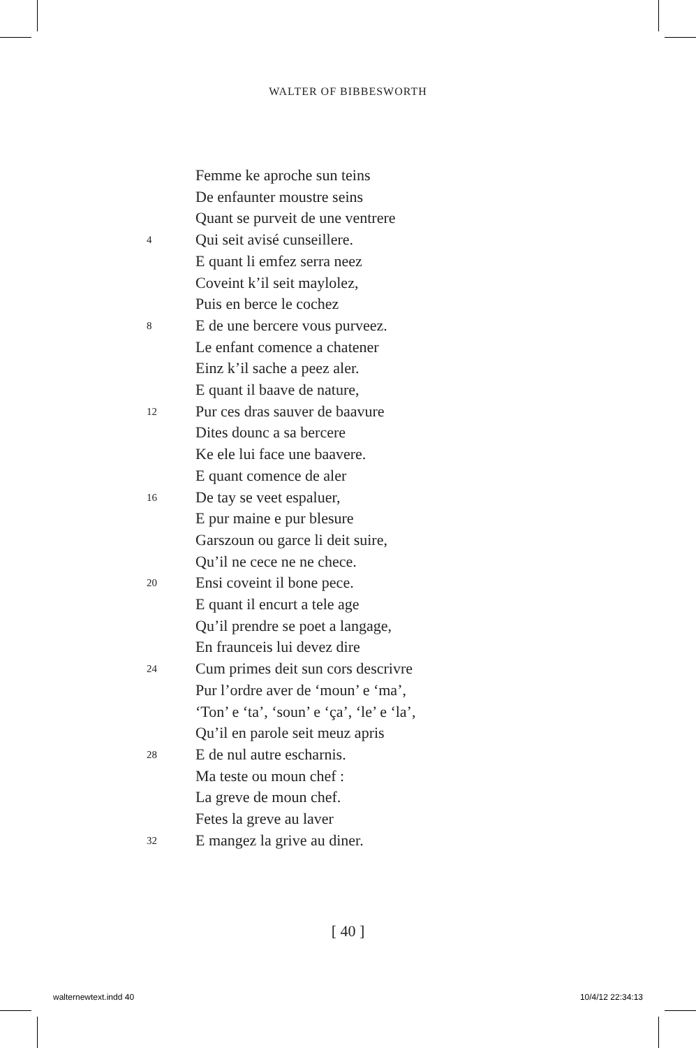WALTER OF BIBBESWORTH
Femme ke aproche sun teins
De enfaunter moustre seins
Quant se purveit de une ventrere
4 Qui seit avisé cunseillere.
E quant li emfez serra neez
Coveint k’il seit maylolez,
Puis en berce le cochez
8 E de une bercere vous purveez.
Le enfant comence a chatener
Einz k’il sache a peez aler.
E quant il baave de nature,
12 Pur ces dras sauver de baavure
Dites dounc a sa bercere
Ke ele lui face une baavere.
E quant comence de aler
16 De tay se veet espaluer,
E pur maine e pur blesure
Garszoun ou garce li deit suire,
Qu’il ne cece ne ne chece.
20 Ensi coveint il bone pece.
E quant il encurt a tele age
Qu’il prendre se poet a langage,
En fraunceis lui devez dire
24 Cum primes deit sun cors descrivre
Pur l’ordre aver de ‘moun’ e ‘ma’,
‘Ton’ e ‘ta’, ‘soun’ e ‘ça’, ‘le’ e ‘la’,
Qu’il en parole seit meuz apris
28 E de nul autre escharnis.
Ma teste ou moun chef :
La greve de moun chef.
Fetes la greve au laver
32 E mangez la grive au diner.
[ 40 ]
walternewtext.indd 40 10/4/12 22:34:13